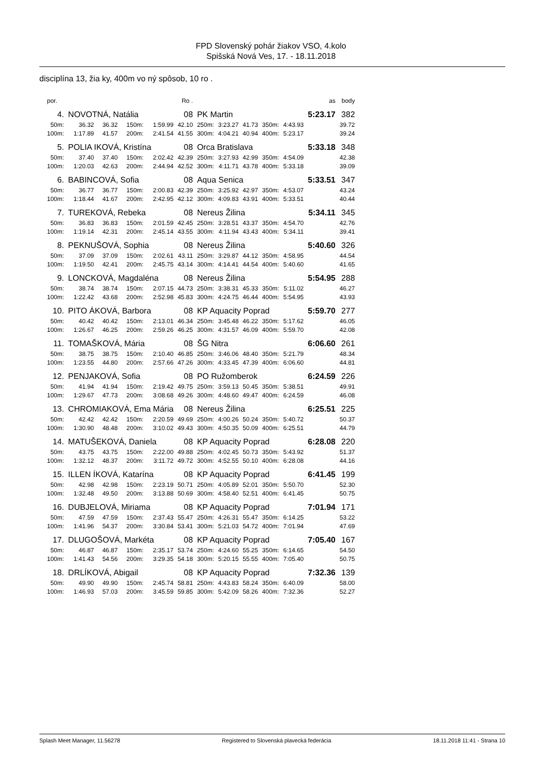FPD Slovenský pohár žiakov VSO, 4.kolo
Spišská Nová Ves, 17. - 18.11.2018
disciplína 13, žia ky, 400m vo ný spôsob, 10 ro .
| por. | | | | | Ro . | | | | | | as | body |
| 4. | NOVOTNÁ, Natália | | | | 08 | PK Martin | | | | | 5:23.17 | 382 |
| 50m: | 36.32 | 36.32 | 150m: | 1:59.99 | 42.10 | 250m: | 3:23.27 | 41.73 | 350m: | 4:43.93 | | 39.72 |
| 100m: | 1:17.89 | 41.57 | 200m: | 2:41.54 | 41.55 | 300m: | 4:04.21 | 40.94 | 400m: | 5:23.17 | | 39.24 |
| 5. | POLIA IKOVÁ, Kristína | | | | 08 | Orca Bratislava | | | | | 5:33.18 | 348 |
| 50m: | 37.40 | 37.40 | 150m: | 2:02.42 | 42.39 | 250m: | 3:27.93 | 42.99 | 350m: | 4:54.09 | | 42.38 |
| 100m: | 1:20.03 | 42.63 | 200m: | 2:44.94 | 42.52 | 300m: | 4:11.71 | 43.78 | 400m: | 5:33.18 | | 39.09 |
| 6. | BABINCOVÁ, Sofia | | | | 08 | Aqua Senica | | | | | 5:33.51 | 347 |
| 50m: | 36.77 | 36.77 | 150m: | 2:00.83 | 42.39 | 250m: | 3:25.92 | 42.97 | 350m: | 4:53.07 | | 43.24 |
| 100m: | 1:18.44 | 41.67 | 200m: | 2:42.95 | 42.12 | 300m: | 4:09.83 | 43.91 | 400m: | 5:33.51 | | 40.44 |
| 7. | TUREKOVÁ, Rebeka | | | | 08 | Nereus Žilina | | | | | 5:34.11 | 345 |
| 50m: | 36.83 | 36.83 | 150m: | 2:01.59 | 42.45 | 250m: | 3:28.51 | 43.37 | 350m: | 4:54.70 | | 42.76 |
| 100m: | 1:19.14 | 42.31 | 200m: | 2:45.14 | 43.55 | 300m: | 4:11.94 | 43.43 | 400m: | 5:34.11 | | 39.41 |
| 8. | PEKNUŠOVÁ, Sophia | | | | 08 | Nereus Žilina | | | | | 5:40.60 | 326 |
| 50m: | 37.09 | 37.09 | 150m: | 2:02.61 | 43.11 | 250m: | 3:29.87 | 44.12 | 350m: | 4:58.95 | | 44.54 |
| 100m: | 1:19.50 | 42.41 | 200m: | 2:45.75 | 43.14 | 300m: | 4:14.41 | 44.54 | 400m: | 5:40.60 | | 41.65 |
| 9. | LONCKOVÁ, Magdaléna | | | | 08 | Nereus Žilina | | | | | 5:54.95 | 288 |
| 50m: | 38.74 | 38.74 | 150m: | 2:07.15 | 44.73 | 250m: | 3:38.31 | 45.33 | 350m: | 5:11.02 | | 46.27 |
| 100m: | 1:22.42 | 43.68 | 200m: | 2:52.98 | 45.83 | 300m: | 4:24.75 | 46.44 | 400m: | 5:54.95 | | 43.93 |
| 10. | PITO ÁKOVÁ, Barbora | | | | 08 | KP Aquacity Poprad | | | | | 5:59.70 | 277 |
| 50m: | 40.42 | 40.42 | 150m: | 2:13.01 | 46.34 | 250m: | 3:45.48 | 46.22 | 350m: | 5:17.62 | | 46.05 |
| 100m: | 1:26.67 | 46.25 | 200m: | 2:59.26 | 46.25 | 300m: | 4:31.57 | 46.09 | 400m: | 5:59.70 | | 42.08 |
| 11. | TOMAŠKOVÁ, Mária | | | | 08 | ŠG Nitra | | | | | 6:06.60 | 261 |
| 50m: | 38.75 | 38.75 | 150m: | 2:10.40 | 46.85 | 250m: | 3:46.06 | 48.40 | 350m: | 5:21.79 | | 48.34 |
| 100m: | 1:23.55 | 44.80 | 200m: | 2:57.66 | 47.26 | 300m: | 4:33.45 | 47.39 | 400m: | 6:06.60 | | 44.81 |
| 12. | PENJAKOVÁ, Sofia | | | | 08 | PO Ružomberok | | | | | 6:24.59 | 226 |
| 50m: | 41.94 | 41.94 | 150m: | 2:19.42 | 49.75 | 250m: | 3:59.13 | 50.45 | 350m: | 5:38.51 | | 49.91 |
| 100m: | 1:29.67 | 47.73 | 200m: | 3:08.68 | 49.26 | 300m: | 4:48.60 | 49.47 | 400m: | 6:24.59 | | 46.08 |
| 13. | CHROMIAKOVÁ, Ema Mária | | | | 08 | Nereus Žilina | | | | | 6:25.51 | 225 |
| 50m: | 42.42 | 42.42 | 150m: | 2:20.59 | 49.69 | 250m: | 4:00.26 | 50.24 | 350m: | 5:40.72 | | 50.37 |
| 100m: | 1:30.90 | 48.48 | 200m: | 3:10.02 | 49.43 | 300m: | 4:50.35 | 50.09 | 400m: | 6:25.51 | | 44.79 |
| 14. | MATUŠEKOVÁ, Daniela | | | | 08 | KP Aquacity Poprad | | | | | 6:28.08 | 220 |
| 50m: | 43.75 | 43.75 | 150m: | 2:22.00 | 49.88 | 250m: | 4:02.45 | 50.73 | 350m: | 5:43.92 | | 51.37 |
| 100m: | 1:32.12 | 48.37 | 200m: | 3:11.72 | 49.72 | 300m: | 4:52.55 | 50.10 | 400m: | 6:28.08 | | 44.16 |
| 15. | ILLEN ÍKOVÁ, Katarína | | | | 08 | KP Aquacity Poprad | | | | | 6:41.45 | 199 |
| 50m: | 42.98 | 42.98 | 150m: | 2:23.19 | 50.71 | 250m: | 4:05.89 | 52.01 | 350m: | 5:50.70 | | 52.30 |
| 100m: | 1:32.48 | 49.50 | 200m: | 3:13.88 | 50.69 | 300m: | 4:58.40 | 52.51 | 400m: | 6:41.45 | | 50.75 |
| 16. | DUBJELOVÁ, Miriama | | | | 08 | KP Aquacity Poprad | | | | | 7:01.94 | 171 |
| 50m: | 47.59 | 47.59 | 150m: | 2:37.43 | 55.47 | 250m: | 4:26.31 | 55.47 | 350m: | 6:14.25 | | 53.22 |
| 100m: | 1:41.96 | 54.37 | 200m: | 3:30.84 | 53.41 | 300m: | 5:21.03 | 54.72 | 400m: | 7:01.94 | | 47.69 |
| 17. | DLUGOŠOVÁ, Markéta | | | | 08 | KP Aquacity Poprad | | | | | 7:05.40 | 167 |
| 50m: | 46.87 | 46.87 | 150m: | 2:35.17 | 53.74 | 250m: | 4:24.60 | 55.25 | 350m: | 6:14.65 | | 54.50 |
| 100m: | 1:41.43 | 54.56 | 200m: | 3:29.35 | 54.18 | 300m: | 5:20.15 | 55.55 | 400m: | 7:05.40 | | 50.75 |
| 18. | DRLÍKOVÁ, Abigail | | | | 08 | KP Aquacity Poprad | | | | | 7:32.36 | 139 |
| 50m: | 49.90 | 49.90 | 150m: | 2:45.74 | 58.81 | 250m: | 4:43.83 | 58.24 | 350m: | 6:40.09 | | 58.00 |
| 100m: | 1:46.93 | 57.03 | 200m: | 3:45.59 | 59.85 | 300m: | 5:42.09 | 58.26 | 400m: | 7:32.36 | | 52.27 |
Splash Meet Manager, 11.56278 Registered to Slovenská plavecká federácia 18.11.2018 11:41 - Strana 10